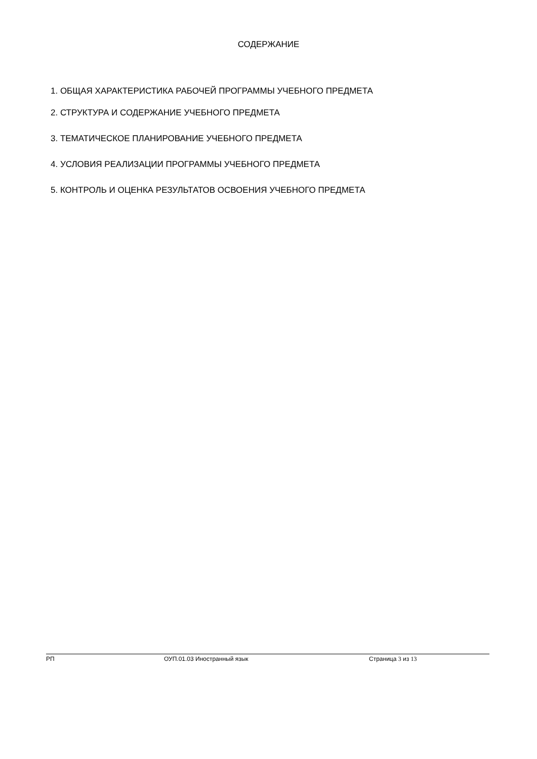СОДЕРЖАНИЕ
1. ОБЩАЯ ХАРАКТЕРИСТИКА РАБОЧЕЙ ПРОГРАММЫ УЧЕБНОГО ПРЕДМЕТА
2. СТРУКТУРА И СОДЕРЖАНИЕ УЧЕБНОГО ПРЕДМЕТА
3. ТЕМАТИЧЕСКОЕ ПЛАНИРОВАНИЕ УЧЕБНОГО ПРЕДМЕТА
4. УСЛОВИЯ РЕАЛИЗАЦИИ ПРОГРАММЫ УЧЕБНОГО ПРЕДМЕТА
5. КОНТРОЛЬ И ОЦЕНКА РЕЗУЛЬТАТОВ ОСВОЕНИЯ УЧЕБНОГО ПРЕДМЕТА
РП ОУП.01.03 Иностранный язык Страница 3 из 13